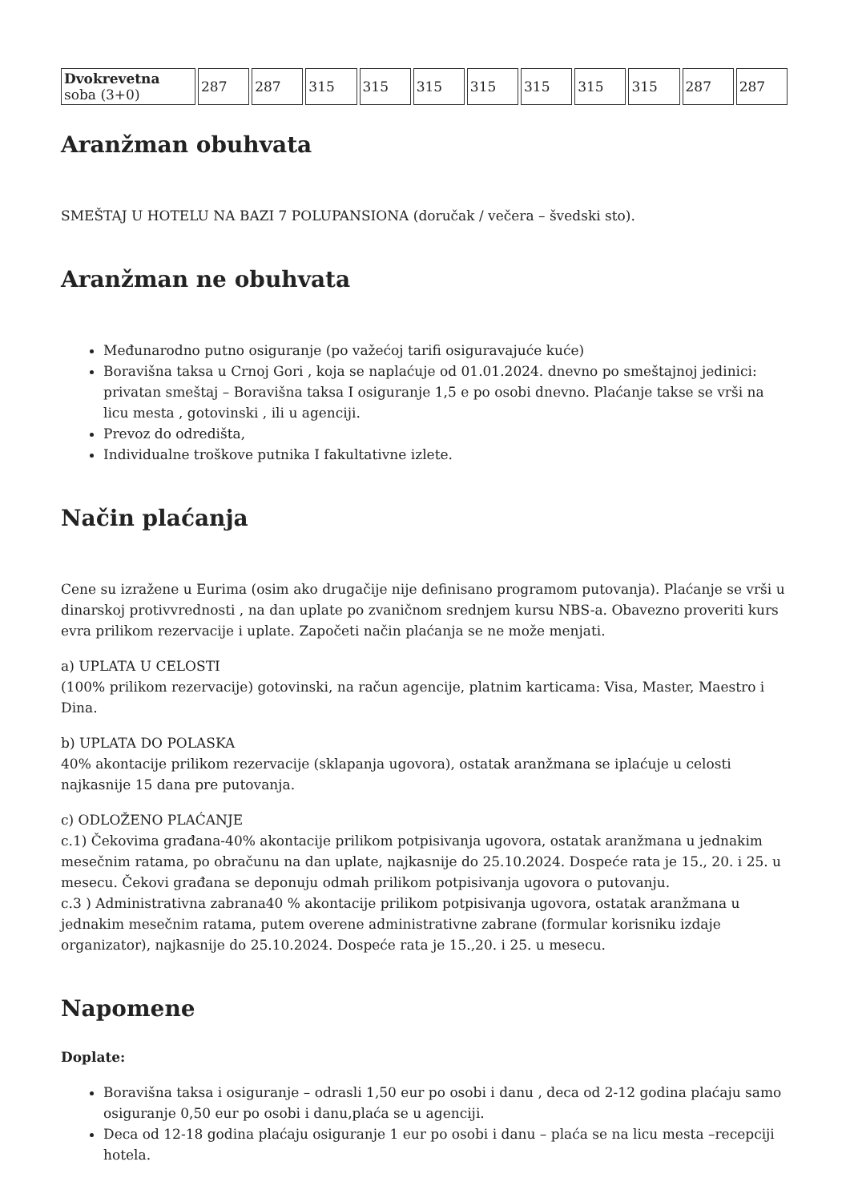| Dvokrevetna soba (3+0) | 287 | 287 | 315 | 315 | 315 | 315 | 315 | 315 | 315 | 287 | 287 |
Aranžman obuhvata
SMEŠTAJ U HOTELU NA BAZI 7 POLUPANSIONA (doručak / večera – švedski sto).
Aranžman ne obuhvata
Međunarodno putno osiguranje (po važećoj tarifi osiguravajuće kuće)
Boravišna taksa u Crnoj Gori , koja se naplaćuje od 01.01.2024. dnevno po smeštajnoj jedinici: privatan smeštaj – Boravišna taksa I osiguranje 1,5 e po osobi dnevno. Plaćanje takse se vrši na licu mesta , gotovinski , ili u agenciji.
Prevoz do odredišta,
Individualne troškove putnika I fakultativne izlete.
Način plaćanja
Cene su izražene u Eurima (osim ako drugačije nije definisano programom putovanja). Plaćanje se vrši u dinarskoj protivvrednosti , na dan uplate po zvaničnom srednjem kursu NBS-a. Obavezno proveriti kurs evra prilikom rezervacije i uplate. Započeti način plaćanja se ne može menjati.
a) UPLATA U CELOSTI
(100% prilikom rezervacije) gotovinski, na račun agencije, platnim karticama: Visa, Master, Maestro i Dina.
b) UPLATA DO POLASKA
40% akontacije prilikom rezervacije (sklapanja ugovora), ostatak aranžmana se iplaćuje u celosti najkasnije 15 dana pre putovanja.
c) ODLOŽENO PLAĆANJE
c.1) Čekovima građana-40% akontacije prilikom potpisivanja ugovora, ostatak aranžmana u jednakim mesečnim ratama, po obračunu na dan uplate, najkasnije do 25.10.2024. Dospeće rata je 15., 20. i 25. u mesecu. Čekovi građana se deponuju odmah prilikom potpisivanja ugovora o putovanju.
c.3 ) Administrativna zabrana40 % akontacije prilikom potpisivanja ugovora, ostatak aranžmana u jednakim mesečnim ratama, putem overene administrativne zabrane (formular korisniku izdaje organizator), najkasnije do 25.10.2024. Dospeće rata je 15.,20. i 25. u mesecu.
Napomene
Doplate:
Boravišna taksa i osiguranje – odrasli 1,50 eur po osobi i danu , deca od 2-12 godina plaćaju samo osiguranje 0,50 eur po osobi i danu,plaća se u agenciji.
Deca od 12-18 godina plaćaju osiguranje 1 eur po osobi i danu – plaća se na licu mesta –recepciji hotela.